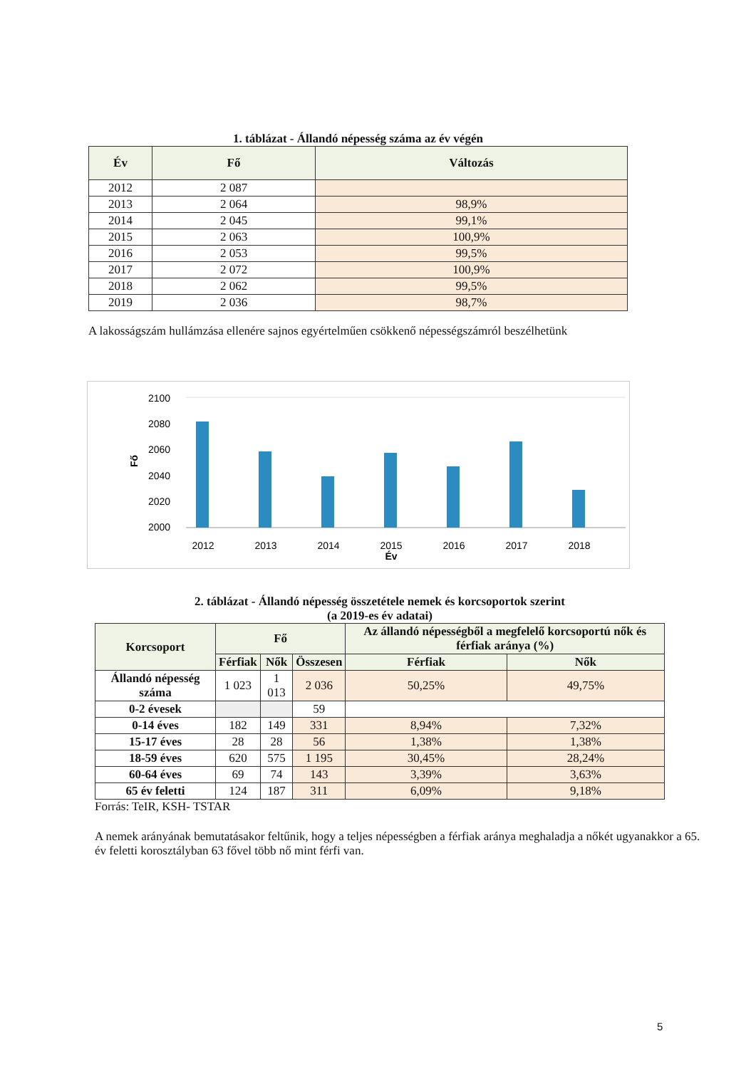1. táblázat - Állandó népesség száma az év végén
| Év | Fő | Változás |
| --- | --- | --- |
| 2012 | 2 087 | |
| 2013 | 2 064 | 98,9% |
| 2014 | 2 045 | 99,1% |
| 2015 | 2 063 | 100,9% |
| 2016 | 2 053 | 99,5% |
| 2017 | 2 072 | 100,9% |
| 2018 | 2 062 | 99,5% |
| 2019 | 2 036 | 98,7% |
A lakosságszám hullámzása ellenére sajnos egyértelműen csökkenő népességszámról beszélhetünk
2100
2080
2060
2040
2020
2000
Fő
2012
2013
2014
2015
2016
2017
2018
Év
2. táblázat - Állandó népesség összetétele nemek és korcsoportok szerint
(a 2019-es év adatai)
| Korcsoport | Fő | | | Az állandó népességből a megfelelő korcsoportú nők és férfiak aránya (%) | |
| --- | --- | --- | --- | --- | --- |
| | Férfiak | Nők | Összesen | Férfiak | Nők |
| Állandó népesség száma | 1 023 | 1 013 | 2 036 | 50,25% | 49,75% |
| 0-2 évesek | | | 59 | | |
| 0-14 éves | 182 | 149 | 331 | 8,94% | 7,32% |
| 15-17 éves | 28 | 28 | 56 | 1,38% | 1,38% |
| 18-59 éves | 620 | 575 | 1 195 | 30,45% | 28,24% |
| 60-64 éves | 69 | 74 | 143 | 3,39% | 3,63% |
| 65 év feletti | 124 | 187 | 311 | 6,09% | 9,18% |
Forrás: TeIR, KSH- TSTAR
A nemek arányának bemutatásakor feltűnik, hogy a teljes népességben a férfiak aránya meghaladja a nőkét ugyanakkor a 65. év feletti korosztályban 63 fővel több nő mint férfi van.
5